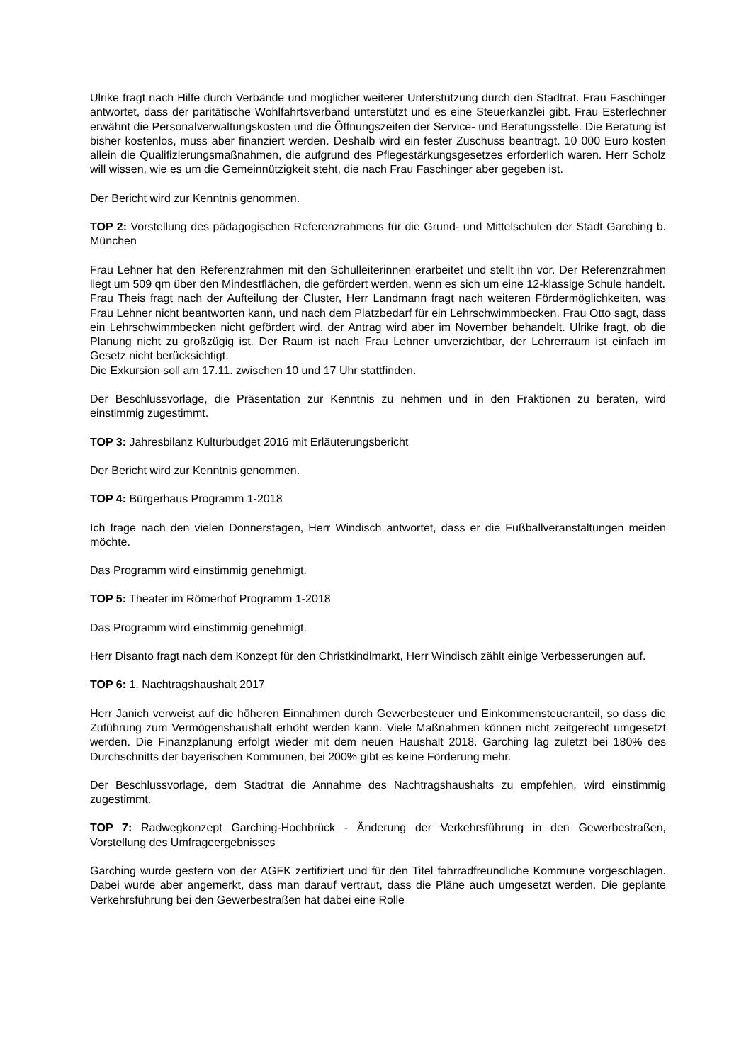Ulrike fragt nach Hilfe durch Verbände und möglicher weiterer Unterstützung durch den Stadtrat. Frau Faschinger antwortet, dass der paritätische Wohlfahrtsverband unterstützt und es eine Steuerkanzlei gibt. Frau Esterlechner erwähnt die Personalverwaltungskosten und die Öffnungszeiten der Service- und Beratungsstelle. Die Beratung ist bisher kostenlos, muss aber finanziert werden. Deshalb wird ein fester Zuschuss beantragt. 10 000 Euro kosten allein die Qualifizierungsmaßnahmen, die aufgrund des Pflegestärkungsgesetzes erforderlich waren. Herr Scholz will wissen, wie es um die Gemeinnützigkeit steht, die nach Frau Faschinger aber gegeben ist.
Der Bericht wird zur Kenntnis genommen.
TOP 2: Vorstellung des pädagogischen Referenzrahmens für die Grund- und Mittelschulen der Stadt Garching b. München
Frau Lehner hat den Referenzrahmen mit den Schulleiterinnen erarbeitet und stellt ihn vor. Der Referenzrahmen liegt um 509 qm über den Mindestflächen, die gefördert werden, wenn es sich um eine 12-klassige Schule handelt.
Frau Theis fragt nach der Aufteilung der Cluster, Herr Landmann fragt nach weiteren Fördermöglichkeiten, was Frau Lehner nicht beantworten kann, und nach dem Platzbedarf für ein Lehrschwimmbecken. Frau Otto sagt, dass ein Lehrschwimmbecken nicht gefördert wird, der Antrag wird aber im November behandelt. Ulrike fragt, ob die Planung nicht zu großzügig ist. Der Raum ist nach Frau Lehner unverzichtbar, der Lehrerraum ist einfach im Gesetz nicht berücksichtigt.
Die Exkursion soll am 17.11. zwischen 10 und 17 Uhr stattfinden.
Der Beschlussvorlage, die Präsentation zur Kenntnis zu nehmen und in den Fraktionen zu beraten, wird einstimmig zugestimmt.
TOP 3: Jahresbilanz Kulturbudget 2016 mit Erläuterungsbericht
Der Bericht wird zur Kenntnis genommen.
TOP 4: Bürgerhaus Programm 1-2018
Ich frage nach den vielen Donnerstagen, Herr Windisch antwortet, dass er die Fußballveranstaltungen meiden möchte.
Das Programm wird einstimmig genehmigt.
TOP 5: Theater im Römerhof Programm 1-2018
Das Programm wird einstimmig genehmigt.
Herr Disanto fragt nach dem Konzept für den Christkindlmarkt, Herr Windisch zählt einige Verbesserungen auf.
TOP 6: 1. Nachtragshaushalt 2017
Herr Janich verweist auf die höheren Einnahmen durch Gewerbesteuer und Einkommensteueranteil, so dass die Zuführung zum Vermögenshaushalt erhöht werden kann. Viele Maßnahmen können nicht zeitgerecht umgesetzt werden. Die Finanzplanung erfolgt wieder mit dem neuen Haushalt 2018. Garching lag zuletzt bei 180% des Durchschnitts der bayerischen Kommunen, bei 200% gibt es keine Förderung mehr.
Der Beschlussvorlage, dem Stadtrat die Annahme des Nachtragshaushalts zu empfehlen, wird einstimmig zugestimmt.
TOP 7: Radwegkonzept Garching-Hochbrück - Änderung der Verkehrsführung in den Gewerbestraßen, Vorstellung des Umfrageergebnisses
Garching wurde gestern von der AGFK zertifiziert und für den Titel fahrradfreundliche Kommune vorgeschlagen. Dabei wurde aber angemerkt, dass man darauf vertraut, dass die Pläne auch umgesetzt werden. Die geplante Verkehrsführung bei den Gewerbestraßen hat dabei eine Rolle